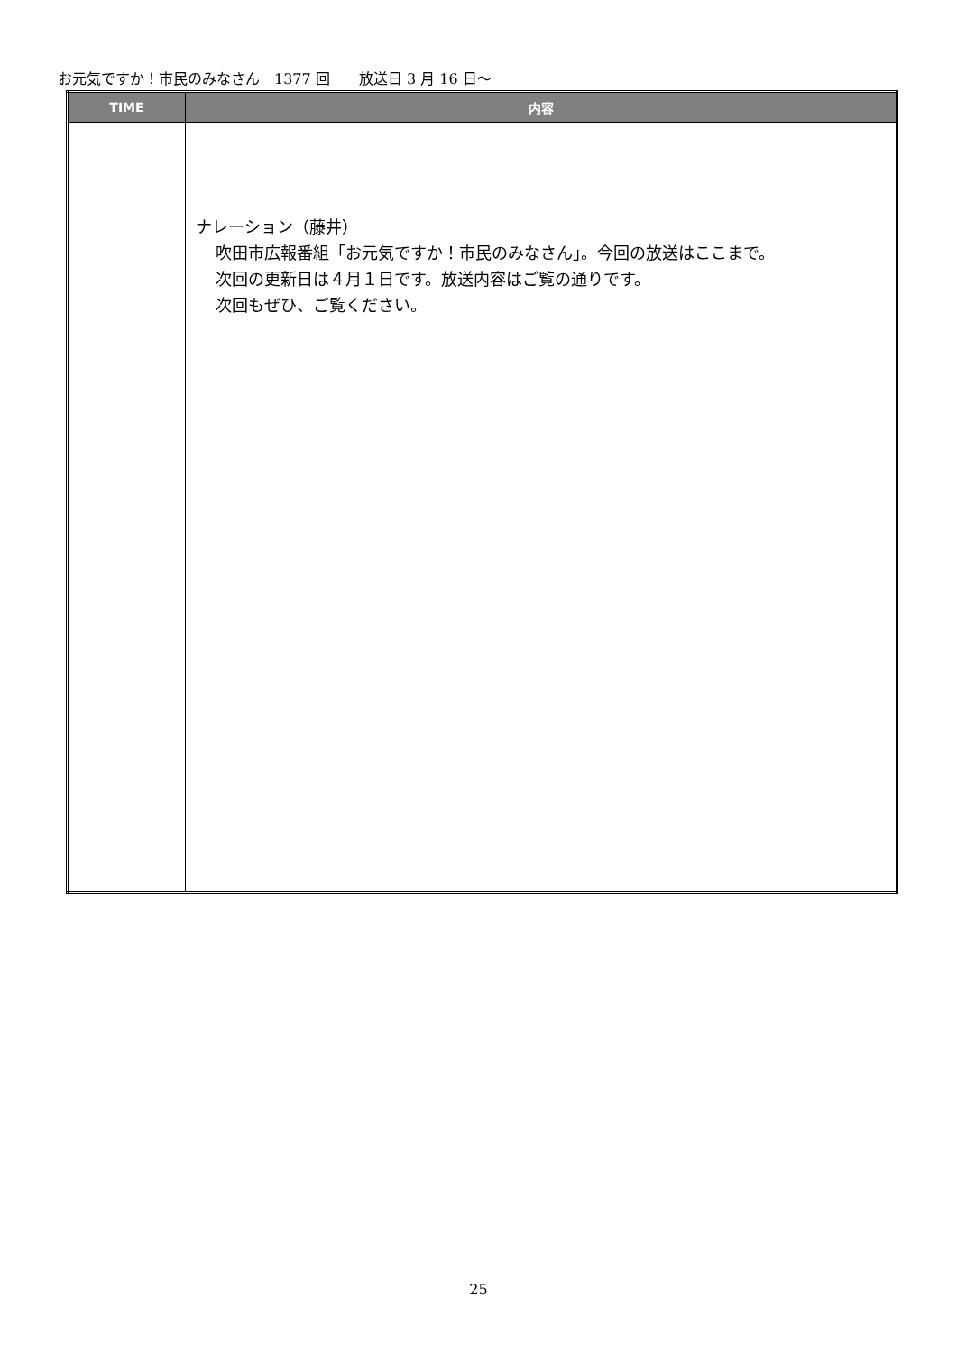お元気ですか！市民のみなさん　1377 回　　放送日 3 月 16 日～
| TIME | 内容 |
| --- | --- |
| | ナレーション（藤井） 吹田市広報番組「お元気ですか！市民のみなさん」。今回の放送はここまで。 次回の更新日は４月１日です。放送内容はご覧の通りです。 次回もぜひ、ご覧ください。 |
25